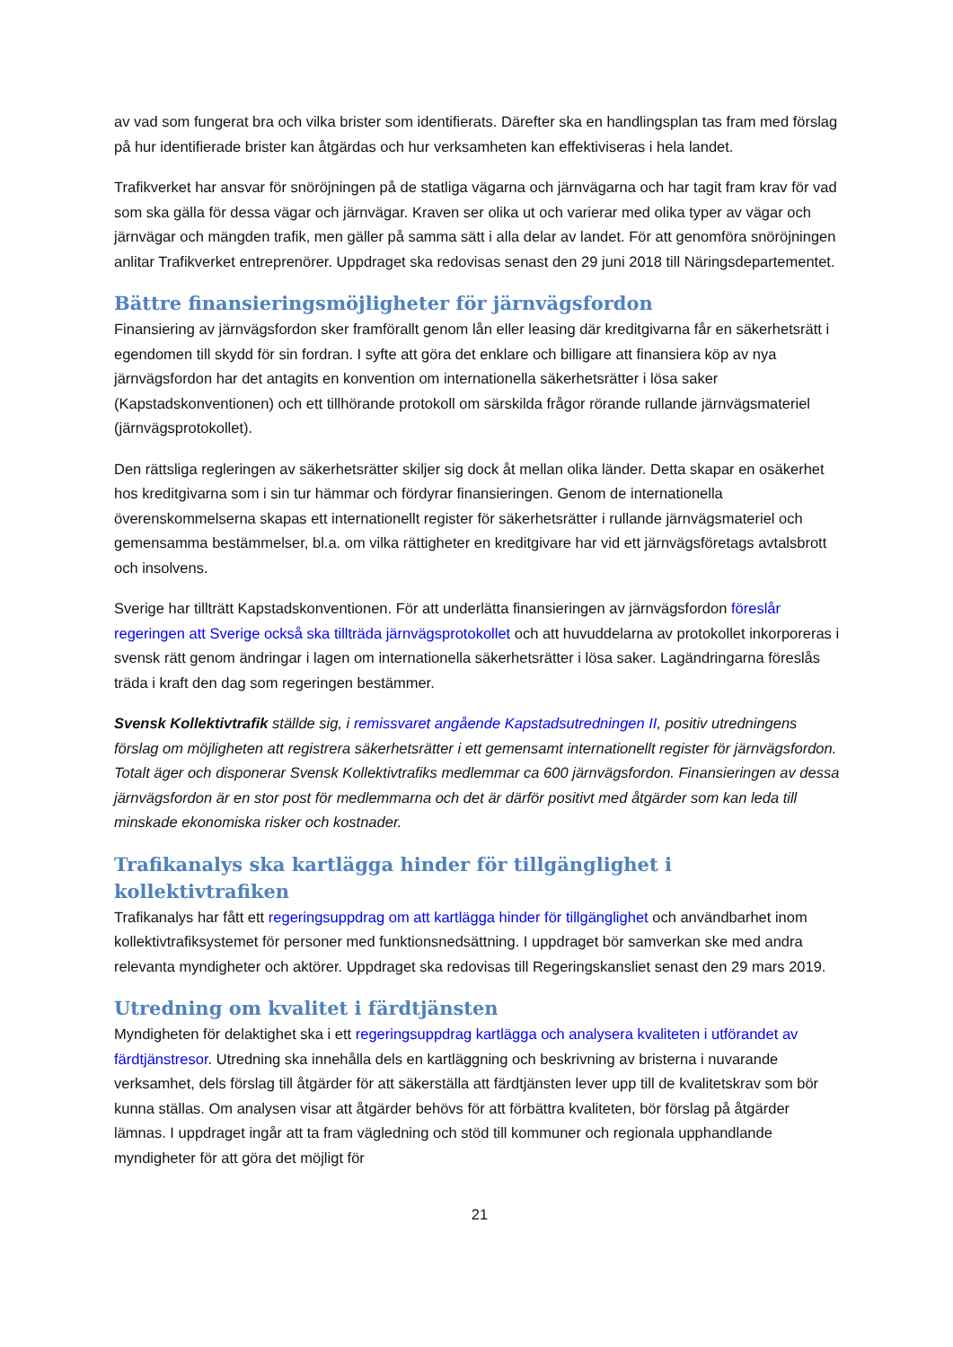av vad som fungerat bra och vilka brister som identifierats. Därefter ska en handlingsplan tas fram med förslag på hur identifierade brister kan åtgärdas och hur verksamheten kan effektiviseras i hela landet.
Trafikverket har ansvar för snöröjningen på de statliga vägarna och järnvägarna och har tagit fram krav för vad som ska gälla för dessa vägar och järnvägar. Kraven ser olika ut och varierar med olika typer av vägar och järnvägar och mängden trafik, men gäller på samma sätt i alla delar av landet. För att genomföra snöröjningen anlitar Trafikverket entreprenörer. Uppdraget ska redovisas senast den 29 juni 2018 till Näringsdepartementet.
Bättre finansieringsmöjligheter för järnvägsfordon
Finansiering av järnvägsfordon sker framförallt genom lån eller leasing där kreditgivarna får en säkerhetsrätt i egendomen till skydd för sin fordran. I syfte att göra det enklare och billigare att finansiera köp av nya järnvägsfordon har det antagits en konvention om internationella säkerhetsrätter i lösa saker (Kapstadskonventionen) och ett tillhörande protokoll om särskilda frågor rörande rullande järnvägsmateriel (järnvägsprotokollet).
Den rättsliga regleringen av säkerhetsrätter skiljer sig dock åt mellan olika länder. Detta skapar en osäkerhet hos kreditgivarna som i sin tur hämmar och fördyrar finansieringen. Genom de internationella överenskommelserna skapas ett internationellt register för säkerhetsrätter i rullande järnvägsmateriel och gemensamma bestämmelser, bl.a. om vilka rättigheter en kreditgivare har vid ett järnvägsföretags avtalsbrott och insolvens.
Sverige har tillträtt Kapstadskonventionen. För att underlätta finansieringen av järnvägsfordon föreslår regeringen att Sverige också ska tillträda järnvägsprotokollet och att huvuddelarna av protokollet inkorporeras i svensk rätt genom ändringar i lagen om internationella säkerhetsrätter i lösa saker. Lagändringarna föreslås träda i kraft den dag som regeringen bestämmer.
Svensk Kollektivtrafik ställde sig, i remissvaret angående Kapstadsutredningen II, positiv utredningens förslag om möjligheten att registrera säkerhetsrätter i ett gemensamt internationellt register för järnvägsfordon. Totalt äger och disponerar Svensk Kollektivtrafiks medlemmar ca 600 järnvägsfordon. Finansieringen av dessa järnvägsfordon är en stor post för medlemmarna och det är därför positivt med åtgärder som kan leda till minskade ekonomiska risker och kostnader.
Trafikanalys ska kartlägga hinder för tillgänglighet i kollektivtrafiken
Trafikanalys har fått ett regeringsuppdrag om att kartlägga hinder för tillgänglighet och användbarhet inom kollektivtrafiksystemet för personer med funktionsnedsättning. I uppdraget bör samverkan ske med andra relevanta myndigheter och aktörer. Uppdraget ska redovisas till Regeringskansliet senast den 29 mars 2019.
Utredning om kvalitet i färdtjänsten
Myndigheten för delaktighet ska i ett regeringsuppdrag kartlägga och analysera kvaliteten i utförandet av färdtjänstresor. Utredning ska innehålla dels en kartläggning och beskrivning av bristerna i nuvarande verksamhet, dels förslag till åtgärder för att säkerställa att färdtjänsten lever upp till de kvalitetskrav som bör kunna ställas. Om analysen visar att åtgärder behövs för att förbättra kvaliteten, bör förslag på åtgärder lämnas. I uppdraget ingår att ta fram vägledning och stöd till kommuner och regionala upphandlande myndigheter för att göra det möjligt för
21